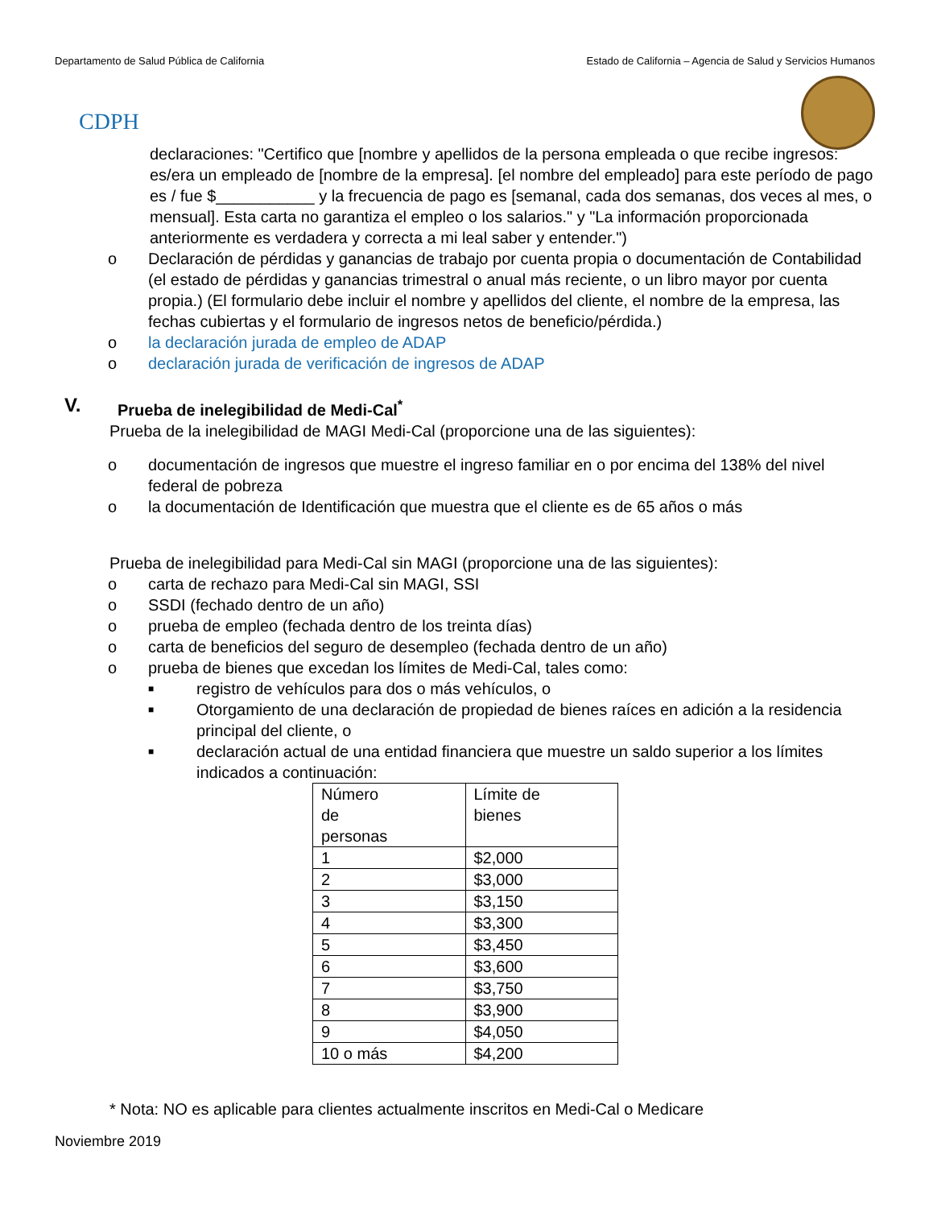Departamento de Salud Pública de California Estado de California – Agencia de Salud y Servicios Humanos
CDPH
declaraciones: "Certifico que [nombre y apellidos de la persona empleada o que recibe ingresos: es/era un empleado de [nombre de la empresa]. [el nombre del empleado] para este período de pago es / fue $___________ y la frecuencia de pago es [semanal, cada dos semanas, dos veces al mes, o mensual]. Esta carta no garantiza el empleo o los salarios." y "La información proporcionada anteriormente es verdadera y correcta a mi leal saber y entender.")
o Declaración de pérdidas y ganancias de trabajo por cuenta propia o documentación de Contabilidad (el estado de pérdidas y ganancias trimestral o anual más reciente, o un libro mayor por cuenta propia.) (El formulario debe incluir el nombre y apellidos del cliente, el nombre de la empresa, las fechas cubiertas y el formulario de ingresos netos de beneficio/pérdida.)
o la declaración jurada de empleo de ADAP
o declaración jurada de verificación de ingresos de ADAP
V. Prueba de inelegibilidad de Medi-Cal<sup>*</sup>
Prueba de la inelegibilidad de MAGI Medi-Cal (proporcione una de las siguientes):
o documentación de ingresos que muestre el ingreso familiar en o por encima del 138% del nivel federal de pobreza
o la documentación de Identificación que muestra que el cliente es de 65 años o más
Prueba de inelegibilidad para Medi-Cal sin MAGI (proporcione una de las siguientes):
o carta de rechazo para Medi-Cal sin MAGI, SSI
o SSDI (fechado dentro de un año)
o prueba de empleo (fechada dentro de los treinta días)
o carta de beneficios del seguro de desempleo (fechada dentro de un año)
o prueba de bienes que excedan los límites de Medi-Cal, tales como:
■ registro de vehículos para dos o más vehículos, o
■ Otorgamiento de una declaración de propiedad de bienes raíces en adición a la residencia principal del cliente, o
■ declaración actual de una entidad financiera que muestre un saldo superior a los límites indicados a continuación:
| Número de personas | Límite de bienes |
| --- | --- |
| 1 | $2,000 |
| 2 | $3,000 |
| 3 | $3,150 |
| 4 | $3,300 |
| 5 | $3,450 |
| 6 | $3,600 |
| 7 | $3,750 |
| 8 | $3,900 |
| 9 | $4,050 |
| 10 o más | $4,200 |
* Nota: NO es aplicable para clientes actualmente inscritos en Medi-Cal o Medicare
Noviembre 2019